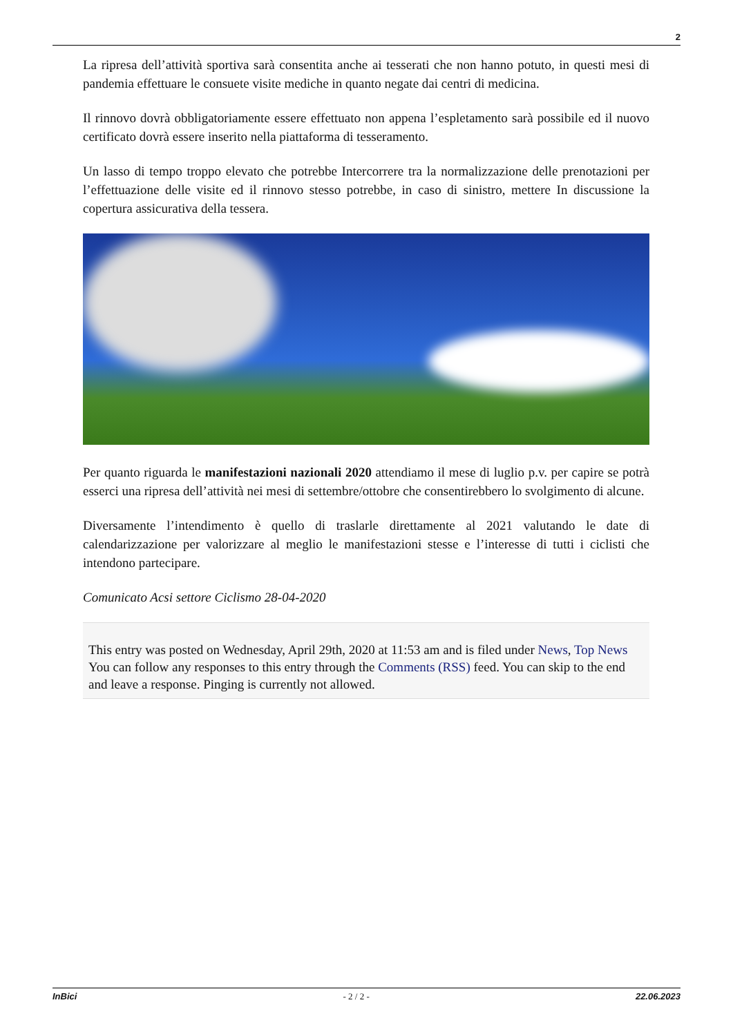2
La ripresa dell’attività sportiva sarà consentita anche ai tesserati che non hanno potuto, in questi mesi di pandemia effettuare le consuete visite mediche in quanto negate dai centri di medicina.
Il rinnovo dovrà obbligatoriamente essere effettuato non appena l’espletamento sarà possibile ed il nuovo certificato dovrà essere inserito nella piattaforma di tesseramento.
Un lasso di tempo troppo elevato che potrebbe Intercorrere tra la normalizzazione delle prenotazioni per l’effettuazione delle visite ed il rinnovo stesso potrebbe, in caso di sinistro, mettere In discussione la copertura assicurativa della tessera.
Per quanto riguarda le manifestazioni nazionali 2020 attendiamo il mese di luglio p.v. per capire se potrà esserci una ripresa dell’attività nei mesi di settembre/ottobre che consentirebbero lo svolgimento di alcune.
Diversamente l’intendimento è quello di traslarle direttamente al 2021 valutando le date di calendarizzazione per valorizzare al meglio le manifestazioni stesse e l’interesse di tutti i ciclisti che intendono partecipare.
Comunicato Acsi settore Ciclismo 28-04-2020
This entry was posted on Wednesday, April 29th, 2020 at 11:53 am and is filed under News, Top News
You can follow any responses to this entry through the Comments (RSS) feed. You can skip to the end and leave a response. Pinging is currently not allowed.
InBici - 2 / 2 - 22.06.2023